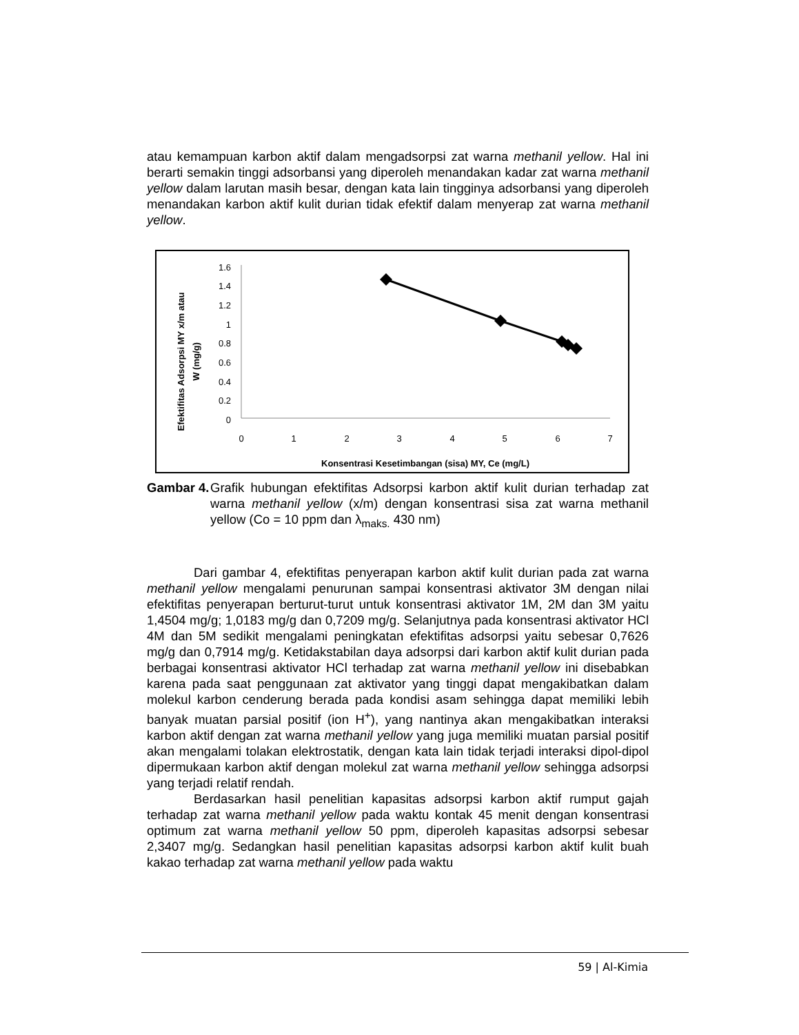atau kemampuan karbon aktif dalam mengadsorpsi zat warna methanil yellow. Hal ini berarti semakin tinggi adsorbansi yang diperoleh menandakan kadar zat warna methanil yellow dalam larutan masih besar, dengan kata lain tingginya adsorbansi yang diperoleh menandakan karbon aktif kulit durian tidak efektif dalam menyerap zat warna methanil yellow.
Efektifitas Adsorpsi MY x/m atau
W (mg/g)
1.6
1.4
1.2
1
0.8
0.6
0.4
0.2
0
0
1
2
3
4
5
6
7
Konsentrasi Kesetimbangan (sisa) MY, Ce (mg/L)
Gambar 4.
Grafik hubungan efektifitas Adsorpsi karbon aktif kulit durian terhadap zat warna methanil yellow (x/m) dengan konsentrasi sisa zat warna methanil yellow (Co = 10 ppm dan λ<sub>maks.</sub> 430 nm)
Dari gambar 4, efektifitas penyerapan karbon aktif kulit durian pada zat warna methanil yellow mengalami penurunan sampai konsentrasi aktivator 3M dengan nilai efektifitas penyerapan berturut-turut untuk konsentrasi aktivator 1M, 2M dan 3M yaitu 1,4504 mg/g; 1,0183 mg/g dan 0,7209 mg/g. Selanjutnya pada konsentrasi aktivator HCl 4M dan 5M sedikit mengalami peningkatan efektifitas adsorpsi yaitu sebesar 0,7626 mg/g dan 0,7914 mg/g. Ketidakstabilan daya adsorpsi dari karbon aktif kulit durian pada berbagai konsentrasi aktivator HCl terhadap zat warna methanil yellow ini disebabkan karena pada saat penggunaan zat aktivator yang tinggi dapat mengakibatkan dalam molekul karbon cenderung berada pada kondisi asam sehingga dapat memiliki lebih banyak muatan parsial positif (ion H<sup>+</sup>), yang nantinya akan mengakibatkan interaksi karbon aktif dengan zat warna methanil yellow yang juga memiliki muatan parsial positif akan mengalami tolakan elektrostatik, dengan kata lain tidak terjadi interaksi dipol-dipol dipermukaan karbon aktif dengan molekul zat warna methanil yellow sehingga adsorpsi yang terjadi relatif rendah.
Berdasarkan hasil penelitian kapasitas adsorpsi karbon aktif rumput gajah terhadap zat warna methanil yellow pada waktu kontak 45 menit dengan konsentrasi optimum zat warna methanil yellow 50 ppm, diperoleh kapasitas adsorpsi sebesar 2,3407 mg/g. Sedangkan hasil penelitian kapasitas adsorpsi karbon aktif kulit buah kakao terhadap zat warna methanil yellow pada waktu
59 | Al-Kimia